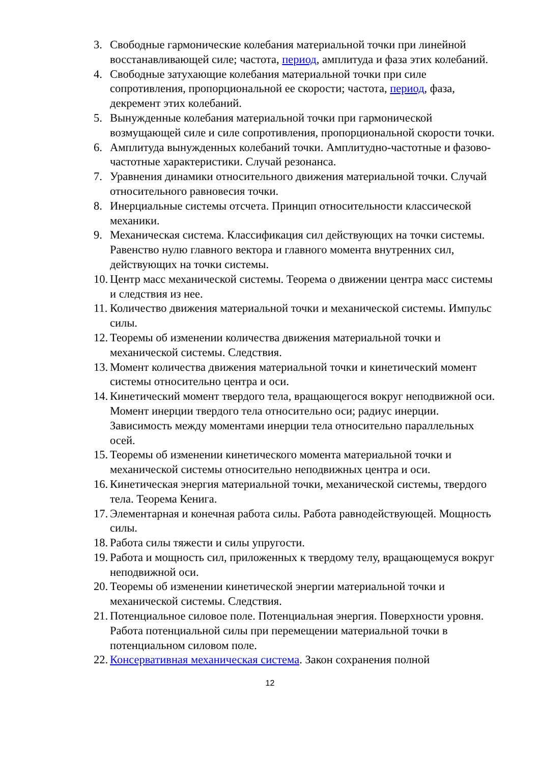3. Свободные гармонические колебания материальной точки при линейной восстанавливающей силе; частота, период, амплитуда и фаза этих колебаний.
4. Свободные затухающие колебания материальной точки при силе сопротивления, пропорциональной ее скорости; частота, период, фаза, декремент этих колебаний.
5. Вынужденные колебания материальной точки при гармонической возмущающей силе и силе сопротивления, пропорциональной скорости точки.
6. Амплитуда вынужденных колебаний точки. Амплитудно-частотные и фазово-частотные характеристики. Случай резонанса.
7. Уравнения динамики относительного движения материальной точки. Случай относительного равновесия точки.
8. Инерциальные системы отсчета. Принцип относительности классической механики.
9. Механическая система. Классификация сил действующих на точки системы. Равенство нулю главного вектора и главного момента внутренних сил, действующих на точки системы.
10. Центр масс механической системы. Теорема о движении центра масс системы и следствия из нее.
11. Количество движения материальной точки и механической системы. Импульс силы.
12. Теоремы об изменении количества движения материальной точки и механической системы. Следствия.
13. Момент количества движения материальной точки и кинетический момент системы относительно центра и оси.
14. Кинетический момент твердого тела, вращающегося вокруг неподвижной оси. Момент инерции твердого тела относительно оси; радиус инерции. Зависимость между моментами инерции тела относительно параллельных осей.
15. Теоремы об изменении кинетического момента материальной точки и механической системы относительно неподвижных центра и оси.
16. Кинетическая энергия материальной точки, механической системы, твердого тела. Теорема Кенига.
17. Элементарная и конечная работа силы. Работа равнодействующей. Мощность силы.
18. Работа силы тяжести и силы упругости.
19. Работа и мощность сил, приложенных к твердому телу, вращающемуся вокруг неподвижной оси.
20. Теоремы об изменении кинетической энергии материальной точки и механической системы. Следствия.
21. Потенциальное силовое поле. Потенциальная энергия. Поверхности уровня. Работа потенциальной силы при перемещении материальной точки в потенциальном силовом поле.
22. Консервативная механическая система. Закон сохранения полной
12